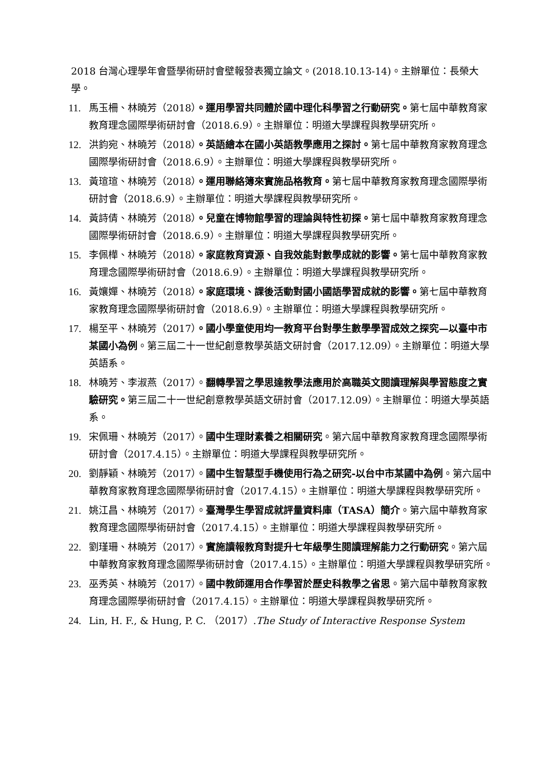2018 台灣心理學年會暨學術研討會壁報發表獨立論文。(2018.10.13-14)。主辦單位：長榮大學。
11. 馬玉柵、林曉芳（2018）。運用學習共同體於國中理化科學習之行動研究。第七屆中華教育家教育理念國際學術研討會（2018.6.9）。主辦單位：明道大學課程與教學研究所。
12. 洪鈞宛、林曉芳（2018）。英語繪本在國小英語教學應用之探討。第七屆中華教育家教育理念國際學術研討會（2018.6.9）。主辦單位：明道大學課程與教學研究所。
13. 黃瑄瑄、林曉芳（2018）。運用聯絡簿來實施品格教育。第七屆中華教育家教育理念國際學術研討會（2018.6.9）。主辦單位：明道大學課程與教學研究所。
14. 黃詩倩、林曉芳（2018）。兒童在博物館學習的理論與特性初探。第七屆中華教育家教育理念國際學術研討會（2018.6.9）。主辦單位：明道大學課程與教學研究所。
15. 李佩樺、林曉芳（2018）。家庭教育資源、自我效能對數學成就的影響。第七屆中華教育家教育理念國際學術研討會（2018.6.9）。主辦單位：明道大學課程與教學研究所。
16. 黃孃嬋、林曉芳（2018）。家庭環境、課後活動對國小國語學習成就的影響。第七屆中華教育家教育理念國際學術研討會（2018.6.9）。主辦單位：明道大學課程與教學研究所。
17. 楊至平、林曉芳（2017）。國小學童使用均一教育平台對學生數學學習成效之探究—以臺中市某國小為例。第三屆二十一世紀創意教學英語文研討會（2017.12.09）。主辦單位：明道大學英語系。
18. 林曉芳、李淑燕（2017）。翻轉學習之學思達教學法應用於高職英文閱讀理解與學習態度之實驗研究。第三屆二十一世紀創意教學英語文研討會（2017.12.09）。主辦單位：明道大學英語系。
19. 宋佩珊、林曉芳（2017）。國中生理財素養之相關研究。第六屆中華教育家教育理念國際學術研討會（2017.4.15）。主辦單位：明道大學課程與教學研究所。
20. 劉靜穎、林曉芳（2017）。國中生智慧型手機使用行為之研究-以台中市某國中為例。第六屆中華教育家教育理念國際學術研討會（2017.4.15）。主辦單位：明道大學課程與教學研究所。
21. 姚江昌、林曉芳（2017）。臺灣學生學習成就評量資料庫（TASA）簡介。第六屆中華教育家教育理念國際學術研討會（2017.4.15）。主辦單位：明道大學課程與教學研究所。
22. 劉瑾珊、林曉芳（2017）。實施讀報教育對提升七年級學生閱讀理解能力之行動研究。第六屆中華教育家教育理念國際學術研討會（2017.4.15）。主辦單位：明道大學課程與教學研究所。
23. 巫秀英、林曉芳（2017）。國中教師運用合作學習於歷史科教學之省思。第六屆中華教育家教育理念國際學術研討會（2017.4.15）。主辦單位：明道大學課程與教學研究所。
24. Lin, H. F., & Hung, P. C. （2017）.The Study of Interactive Response System